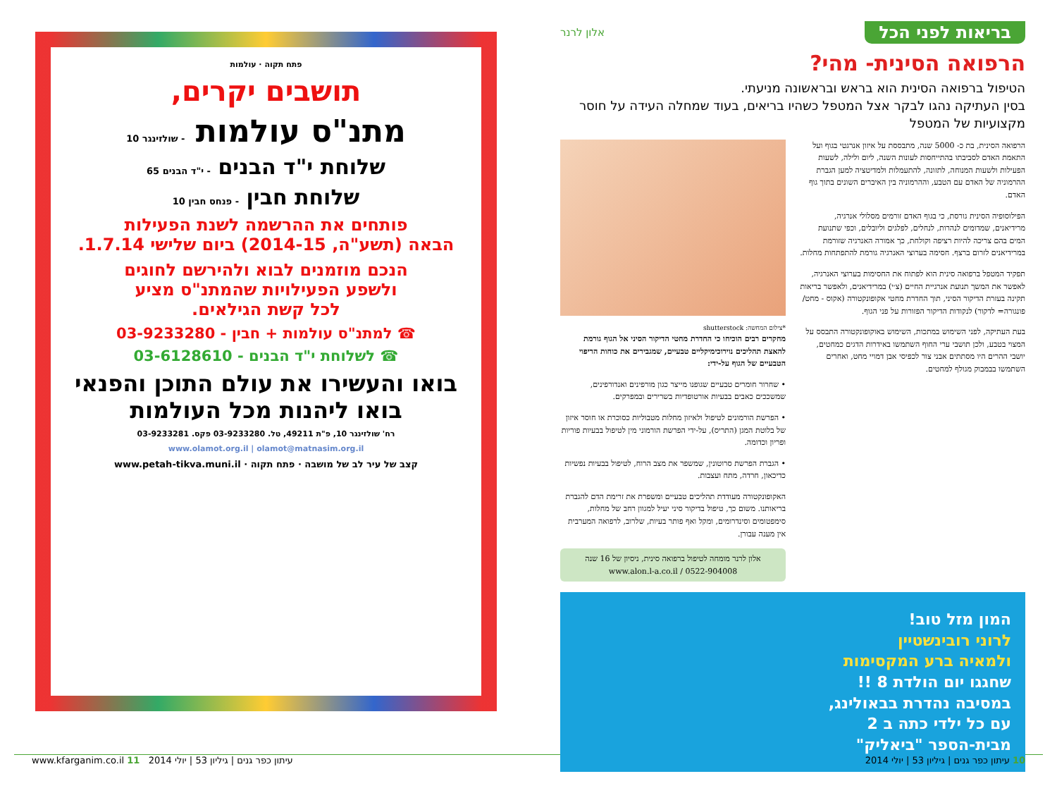בריאות לפני הכל אלון לרנר
הרפואה הסינית- מהי?
הטיפול ברפואה הסינית הוא בראש ובראשונה מניעתי.
בסין העתיקה נהגו לבקר אצל המטפל כשהיו בריאים, בעוד שמחלה העידה על חוסר מקצועיות של המטפל
הרפואה הסינית, בת כ- 5000 שנה, מתבססת על איזון אנרגטי בגוף ועל התאמת האדם לסביבתו בהתייחסות לעונות השנה, ליום ולילה, לשעות הפעילות ולשעות המנוחה, לתזונה, להתעמלות ולמדיטציה למען הגברת ההרמוניה של האדם עם הטבע, וההרמוניה בין האיברים השונים בתוך גוף האדם.
הפילוסופיה הסינית גורסת, כי בגוף האדם זורמים מסלולי אנרגיה, מרידיאנים, שמדומים לנהרות, לנחלים, לפלגים וליובלים, וכפי שתנועת המים בהם צריכה להיות רציפה וקולחת, כך אמורה האנרגיה שזורמת במרידיאנים לזרום ברצף. חסימה בערוצי האנרגיה גורמת להתפתחות מחלות.
תפקיד המטפל ברפואה סינית הוא לפתוח את החסימות בערוצי האנרגיה, לאפשר את המשך תנועת אנרגיית החיים (צ׳י) במרידיאנים, ולאפשר בריאות תקינה בעזרת הדיקור הסיני, תוך החדרת מחטי אקופונקטורה (אקוס - מחט/ פונגורה= לדקור) לנקודות הדיקור הפזורות על פני הגוף.
בעת העתיקה, לפני השימוש במתכות, השימוש באוקופונקטורה התבסס על המצוי בטבע, ולכן תושבי ערי החוף השתמשו באידרות הדגים כמחטים, יושבי ההרים היו מסתתים אבני צור לכפיסי אבן דמויי מחט, ואחרים השתמשו בבמבוק מגולף למחטים.
*צילום המחשה: shutterstock
מחקרים רבים הוכיחו כי החדרת מחטי הדיקור הסיני אל הגוף גורמת להאצת תהליכים נוירוכימיקליים טבעיים, שמגבירים את כוחות הריפוי הטבעיים של הגוף על-ידי:
• שחרור חומרים טבעיים שגופנו מייצר כגון מורפינים ואנדורפינים, שמשככים כאבים בבעיות אורטופדיות בשרירים ובמפרקים.
• הפרשת הורמונים לטיפול ולאיזון מחלות מטבוליות כסוכרת או חוסר איזון של בלוטת המגן (התריס), על-ידי הפרשת הורמוני מין לטיפול בבעיות פוריות ופריון וכדומה.
• הגברת הפרשת סרוטונין, שמשפר את מצב הרוח, לטיפול בבעיות נפשיות כדיכאון, חרדה, מתח ועצבות.
האקופונקטורה מעודדת תהליכים טבעיים ומשפרת את זרימת הדם להגברת בריאותנו. משום כך, טיפול בדיקור סיני יעיל למגוון רחב של מחלות, סימפטומים וסינדרומים, ומקל ואף פותר בעיות, שלרוב, לרפואה המערבית אין מענה עבורן.
אלון לרנר מומחה לטיפול ברפואה סינית, ניסיון של 16 שנה
www.alon.l-a.co.il / 0522-904008
המון מזל טוב!
לרוני רובינשטיין
ולמאיה ברע המקסימות
שחגגו יום הולדת 8 !!
במסיבה נהדרת בבאולינג,
עם כל ילדי כתה ב 2
מבית-הספר "ביאליק"
פתח תקוה · עולמות
תושבים יקרים,
מתנ"ס עולמות - שולזינגר 10
שלוחת י"ד הבנים - י"ד הבנים 65
שלוחת חבין - פנחס חבין 10
פותחים את ההרשמה לשנת הפעילות
הבאה (תשע"ה, 2014-15) ביום שלישי 1.7.14.
הנכם מוזמנים לבוא ולהירשם לחוגים
ולשפע הפעילויות שהמתנ"ס מציע
לכל קשת הגילאים.
☎ למתנ"ס עולמות + חבין - 03-9233280
☎ לשלוחת י"ד הבנים - 03-6128610
בואו והעשירו את עולם התוכן והפנאי
בואו ליהנות מכל העולמות
רח' שולזינגר 10, פ"ת 49211, טל. 03-9233280 פקס. 03-9233281
www.olamot.org.il | olamot@matnasim.org.il
קצב של עיר לב של מושבה · פתח תקוה · www.petah-tikva.muni.il
10 עיתון כפר גנים | גיליון 53 | יולי 2014 עיתון כפר גנים | גיליון 53 | יולי 2014 www.kfarganim.co.il 11